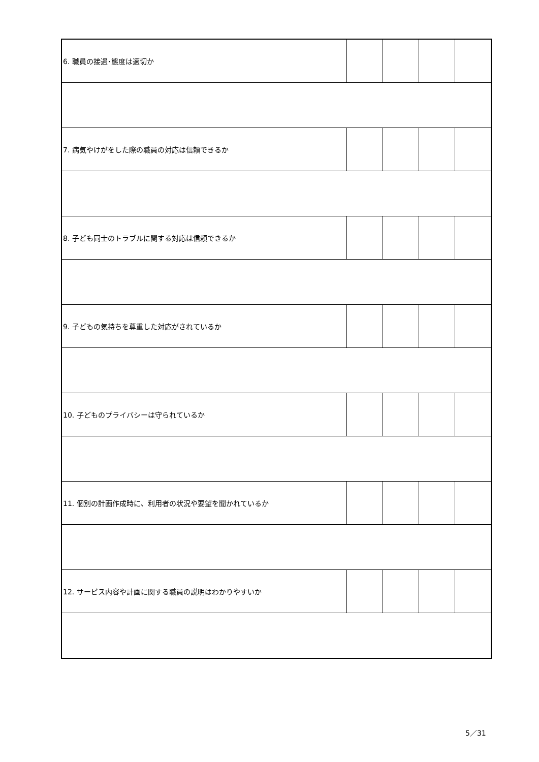| 6. 職員の接遇･態度は適切か | | | | |
| 7. 病気やけがをした際の職員の対応は信頼できるか | | | | |
| 8. 子ども同士のトラブルに関する対応は信頼できるか | | | | |
| 9. 子どもの気持ちを尊重した対応がされているか | | | | |
| 10. 子どものプライバシーは守られているか | | | | |
| 11. 個別の計画作成時に、利用者の状況や要望を聞かれているか | | | | |
| 12. サービス内容や計画に関する職員の説明はわかりやすいか | | | | |
5／31